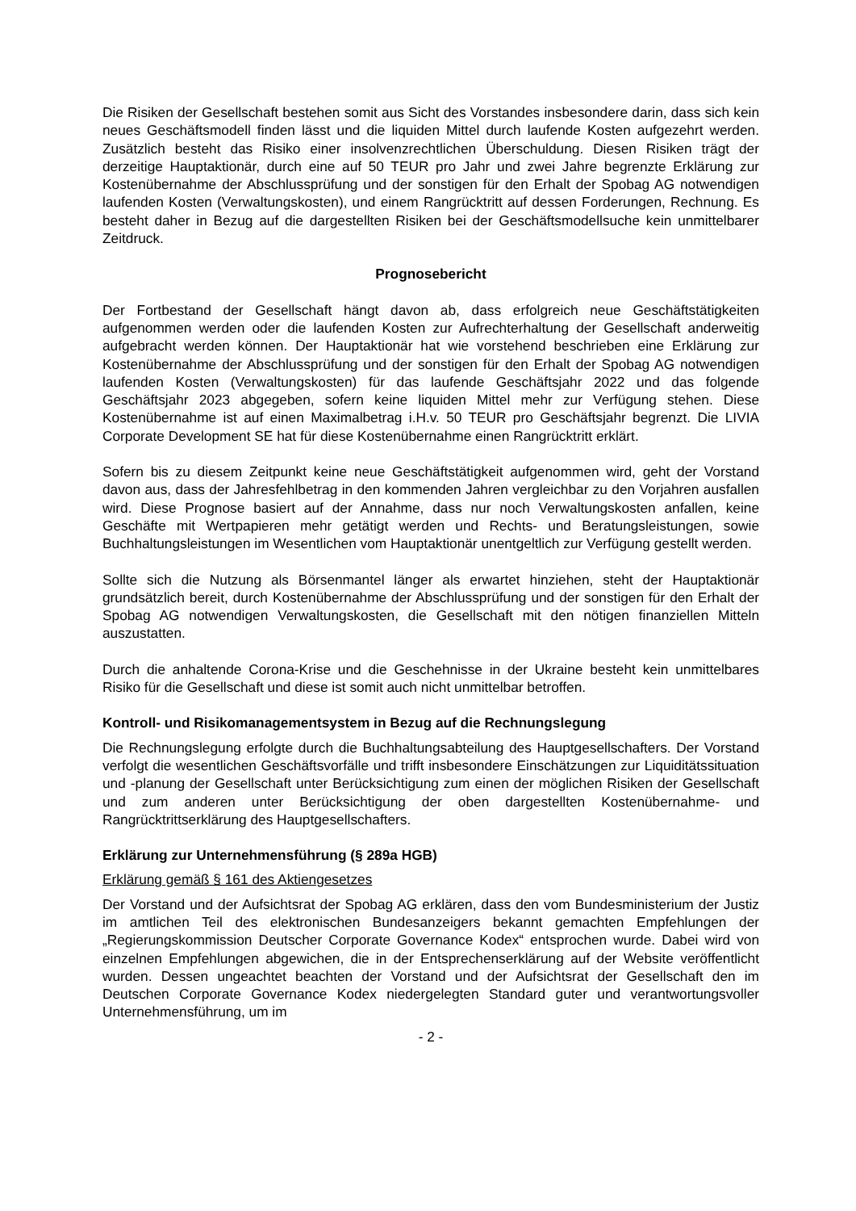Die Risiken der Gesellschaft bestehen somit aus Sicht des Vorstandes insbesondere darin, dass sich kein neues Geschäftsmodell finden lässt und die liquiden Mittel durch laufende Kosten aufgezehrt werden. Zusätzlich besteht das Risiko einer insolvenzrechtlichen Überschuldung. Diesen Risiken trägt der derzeitige Hauptaktionär, durch eine auf 50 TEUR pro Jahr und zwei Jahre begrenzte Erklärung zur Kostenübernahme der Abschlussprüfung und der sonstigen für den Erhalt der Spobag AG notwendigen laufenden Kosten (Verwaltungskosten), und einem Rangrücktritt auf dessen Forderungen, Rechnung. Es besteht daher in Bezug auf die dargestellten Risiken bei der Geschäftsmodellsuche kein unmittelbarer Zeitdruck.
Prognosebericht
Der Fortbestand der Gesellschaft hängt davon ab, dass erfolgreich neue Geschäftstätigkeiten aufgenommen werden oder die laufenden Kosten zur Aufrechterhaltung der Gesellschaft anderweitig aufgebracht werden können. Der Hauptaktionär hat wie vorstehend beschrieben eine Erklärung zur Kostenübernahme der Abschlussprüfung und der sonstigen für den Erhalt der Spobag AG notwendigen laufenden Kosten (Verwaltungskosten) für das laufende Geschäftsjahr 2022 und das folgende Geschäftsjahr 2023 abgegeben, sofern keine liquiden Mittel mehr zur Verfügung stehen. Diese Kostenübernahme ist auf einen Maximalbetrag i.H.v. 50 TEUR pro Geschäftsjahr begrenzt. Die LIVIA Corporate Development SE hat für diese Kostenübernahme einen Rangrücktritt erklärt.
Sofern bis zu diesem Zeitpunkt keine neue Geschäftstätigkeit aufgenommen wird, geht der Vorstand davon aus, dass der Jahresfehlbetrag in den kommenden Jahren vergleichbar zu den Vorjahren ausfallen wird. Diese Prognose basiert auf der Annahme, dass nur noch Verwaltungskosten anfallen, keine Geschäfte mit Wertpapieren mehr getätigt werden und Rechts- und Beratungsleistungen, sowie Buchhaltungsleistungen im Wesentlichen vom Hauptaktionär unentgeltlich zur Verfügung gestellt werden.
Sollte sich die Nutzung als Börsenmantel länger als erwartet hinziehen, steht der Hauptaktionär grundsätzlich bereit, durch Kostenübernahme der Abschlussprüfung und der sonstigen für den Erhalt der Spobag AG notwendigen Verwaltungskosten, die Gesellschaft mit den nötigen finanziellen Mitteln auszustatten.
Durch die anhaltende Corona-Krise und die Geschehnisse in der Ukraine besteht kein unmittelbares Risiko für die Gesellschaft und diese ist somit auch nicht unmittelbar betroffen.
Kontroll- und Risikomanagementsystem in Bezug auf die Rechnungslegung
Die Rechnungslegung erfolgte durch die Buchhaltungsabteilung des Hauptgesellschafters. Der Vorstand verfolgt die wesentlichen Geschäftsvorfälle und trifft insbesondere Einschätzungen zur Liquiditätssituation und -planung der Gesellschaft unter Berücksichtigung zum einen der möglichen Risiken der Gesellschaft und zum anderen unter Berücksichtigung der oben dargestellten Kostenübernahme- und Rangrücktrittserklärung des Hauptgesellschafters.
Erklärung zur Unternehmensführung (§ 289a HGB)
Erklärung gemäß § 161 des Aktiengesetzes
Der Vorstand und der Aufsichtsrat der Spobag AG erklären, dass den vom Bundesministerium der Justiz im amtlichen Teil des elektronischen Bundesanzeigers bekannt gemachten Empfehlungen der „Regierungskommission Deutscher Corporate Governance Kodex“ entsprochen wurde. Dabei wird von einzelnen Empfehlungen abgewichen, die in der Entsprechenserklärung auf der Website veröffentlicht wurden. Dessen ungeachtet beachten der Vorstand und der Aufsichtsrat der Gesellschaft den im Deutschen Corporate Governance Kodex niedergelegten Standard guter und verantwortungsvoller Unternehmensführung, um im
- 2 -